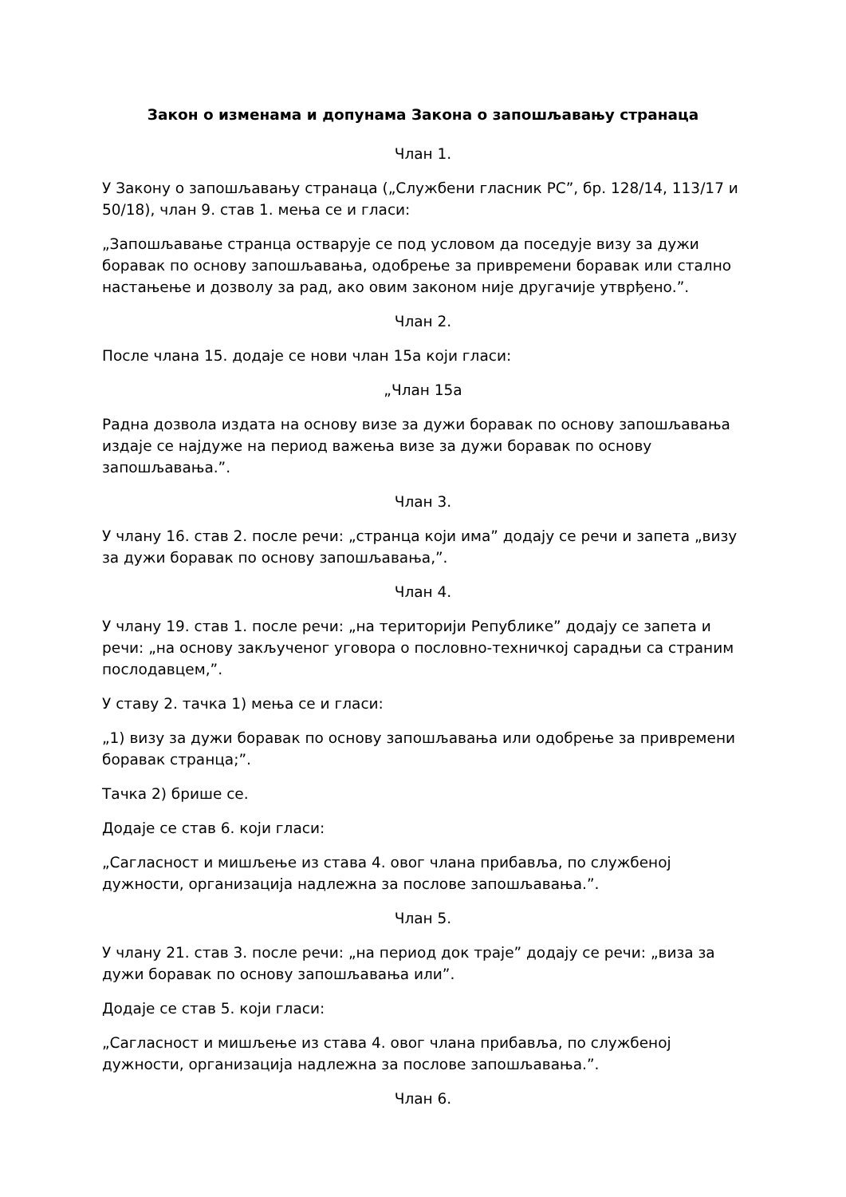Закон о изменама и допунама Закона о запошљавању странаца
Члан 1.
У Закону о запошљавању странаца („Службени гласник РС”, бр. 128/14, 113/17 и 50/18), члан 9. став 1. мења се и гласи:
„Запошљавање странца остварује се под условом да поседује визу за дужи боравак по основу запошљавања, одобрење за привремени боравак или стално настањење и дозволу за рад, ако овим законом није другачије утврђено.”.
Члан 2.
После члана 15. додаје се нови члан 15а који гласи:
„Члан 15а
Радна дозвола издата на основу визе за дужи боравак по основу запошљавања издаје се најдуже на период важења визе за дужи боравак по основу запошљавања.”.
Члан 3.
У члану 16. став 2. после речи: „странца који има” додају се речи и запета „визу за дужи боравак по основу запошљавања,”.
Члан 4.
У члану 19. став 1. после речи: „на територији Републике” додају се запета и речи: „на основу закљученог уговора о пословно-техничкој сарадњи са страним послодавцем,”.
У ставу 2. тачка 1) мења се и гласи:
„1) визу за дужи боравак по основу запошљавања или одобрење за привремени боравак странца;”.
Тачка 2) брише се.
Додаје се став 6. који гласи:
„Сагласност и мишљење из става 4. овог члана прибавља, по службеној дужности, организација надлежна за послове запошљавања.”.
Члан 5.
У члану 21. став 3. после речи: „на период док траје” додају се речи: „виза за дужи боравак по основу запошљавања или”.
Додаје се став 5. који гласи:
„Сагласност и мишљење из става 4. овог члана прибавља, по службеној дужности, организација надлежна за послове запошљавања.”.
Члан 6.